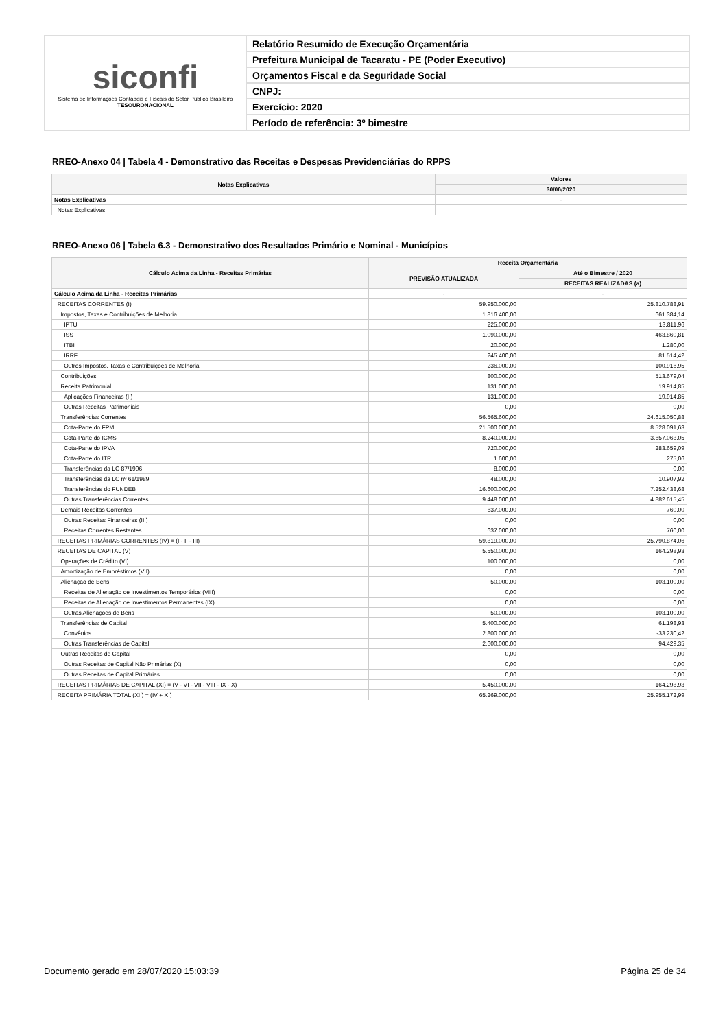siconfi
Sistema de Informações Contábeis e Fiscais do Setor Público Brasileiro
TESOURONACIONAL
Relatório Resumido de Execução Orçamentária
Prefeitura Municipal de Tacaratu - PE (Poder Executivo)
Orçamentos Fiscal e da Seguridade Social
CNPJ:
Exercício: 2020
Período de referência: 3º bimestre
RREO-Anexo 04 | Tabela 4 - Demonstrativo das Receitas e Despesas Previdenciárias do RPPS
| Notas Explicativas | Valores |
| --- | --- |
| | 30/06/2020 |
| Notas Explicativas | - |
| Notas Explicativas | |
RREO-Anexo 06 | Tabela 6.3 - Demonstrativo dos Resultados Primário e Nominal - Municípios
| Cálculo Acima da Linha - Receitas Primárias | Receita Orçamentária | |
| --- | --- | --- |
| | PREVISÃO ATUALIZADA | Até o Bimestre / 2020 |
| | | RECEITAS REALIZADAS (a) |
| Cálculo Acima da Linha - Receitas Primárias | - | - |
| RECEITAS CORRENTES (I) | 59.950.000,00 | 25.810.788,91 |
| Impostos, Taxas e Contribuições de Melhoria | 1.816.400,00 | 661.384,14 |
| IPTU | 225.000,00 | 13.811,96 |
| ISS | 1.090.000,00 | 463.860,81 |
| ITBI | 20.000,00 | 1.280,00 |
| IRRF | 245.400,00 | 81.514,42 |
| Outros Impostos, Taxas e Contribuições de Melhoria | 236.000,00 | 100.916,95 |
| Contribuições | 800.000,00 | 513.679,04 |
| Receita Patrimonial | 131.000,00 | 19.914,85 |
| Aplicações Financeiras (II) | 131.000,00 | 19.914,85 |
| Outras Receitas Patrimoniais | 0,00 | 0,00 |
| Transferências Correntes | 56.565.600,00 | 24.615.050,88 |
| Cota-Parte do FPM | 21.500.000,00 | 8.528.091,63 |
| Cota-Parte do ICMS | 8.240.000,00 | 3.657.063,05 |
| Cota-Parte do IPVA | 720.000,00 | 283.659,09 |
| Cota-Parte do ITR | 1.600,00 | 275,06 |
| Transferências da LC 87/1996 | 8.000,00 | 0,00 |
| Transferências da LC nº 61/1989 | 48.000,00 | 10.907,92 |
| Transferências do FUNDEB | 16.600.000,00 | 7.252.438,68 |
| Outras Transferências Correntes | 9.448.000,00 | 4.882.615,45 |
| Demais Receitas Correntes | 637.000,00 | 760,00 |
| Outras Receitas Financeiras (III) | 0,00 | 0,00 |
| Receitas Correntes Restantes | 637.000,00 | 760,00 |
| RECEITAS PRIMÁRIAS CORRENTES (IV) = (I - II - III) | 59.819.000,00 | 25.790.874,06 |
| RECEITAS DE CAPITAL (V) | 5.550.000,00 | 164.298,93 |
| Operações de Crédito (VI) | 100.000,00 | 0,00 |
| Amortização de Empréstimos (VII) | 0,00 | 0,00 |
| Alienação de Bens | 50.000,00 | 103.100,00 |
| Receitas de Alienação de Investimentos Temporários (VIII) | 0,00 | 0,00 |
| Receitas de Alienação de Investimentos Permanentes (IX) | 0,00 | 0,00 |
| Outras Alienações de Bens | 50.000,00 | 103.100,00 |
| Transferências de Capital | 5.400.000,00 | 61.198,93 |
| Convênios | 2.800.000,00 | -33.230,42 |
| Outras Transferências de Capital | 2.600.000,00 | 94.429,35 |
| Outras Receitas de Capital | 0,00 | 0,00 |
| Outras Receitas de Capital Não Primárias (X) | 0,00 | 0,00 |
| Outras Receitas de Capital Primárias | 0,00 | 0,00 |
| RECEITAS PRIMÁRIAS DE CAPITAL (XI) = (V - VI - VII - VIII - IX - X) | 5.450.000,00 | 164.298,93 |
| RECEITA PRIMÁRIA TOTAL (XII) = (IV + XI) | 65.269.000,00 | 25.955.172,99 |
Documento gerado em 28/07/2020 15:03:39
Página 25 de 34